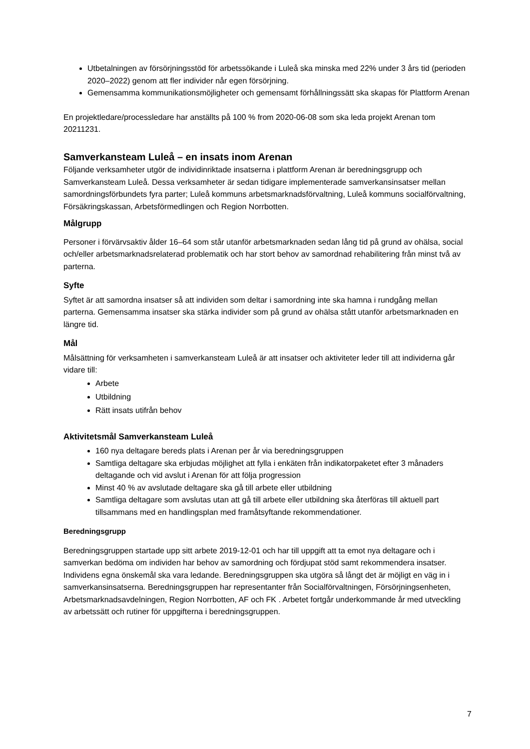Utbetalningen av försörjningsstöd för arbetssökande i Luleå ska minska med 22% under 3 års tid (perioden 2020–2022) genom att fler individer når egen försörjning.
Gemensamma kommunikationsmöjligheter och gemensamt förhållningssätt ska skapas för Plattform Arenan
En projektledare/processledare har anställts på 100 % from 2020-06-08 som ska leda projekt Arenan tom 20211231.
Samverkansteam Luleå – en insats inom Arenan
Följande verksamheter utgör de individinriktade insatserna i plattform Arenan är beredningsgrupp och Samverkansteam Luleå. Dessa verksamheter är sedan tidigare implementerade samverkansinsatser mellan samordningsförbundets fyra parter; Luleå kommuns arbetsmarknadsförvaltning, Luleå kommuns socialförvaltning, Försäkringskassan, Arbetsförmedlingen och Region Norrbotten.
Målgrupp
Personer i förvärvsaktiv ålder 16–64 som står utanför arbetsmarknaden sedan lång tid på grund av ohälsa, social och/eller arbetsmarknadsrelaterad problematik och har stort behov av samordnad rehabilitering från minst två av parterna.
Syfte
Syftet är att samordna insatser så att individen som deltar i samordning inte ska hamna i rundgång mellan parterna. Gemensamma insatser ska stärka individer som på grund av ohälsa stått utanför arbetsmarknaden en längre tid.
Mål
Målsättning för verksamheten i samverkansteam Luleå är att insatser och aktiviteter leder till att individerna går vidare till:
Arbete
Utbildning
Rätt insats utifrån behov
Aktivitetsmål Samverkansteam Luleå
160 nya deltagare bereds plats i Arenan per år via beredningsgruppen
Samtliga deltagare ska erbjudas möjlighet att fylla i enkäten från indikatorpaketet efter 3 månaders deltagande och vid avslut i Arenan för att följa progression
Minst 40 % av avslutade deltagare ska gå till arbete eller utbildning
Samtliga deltagare som avslutas utan att gå till arbete eller utbildning ska återföras till aktuell part tillsammans med en handlingsplan med framåtsyftande rekommendationer.
Beredningsgrupp
Beredningsgruppen startade upp sitt arbete 2019-12-01 och har till uppgift att ta emot nya deltagare och i samverkan bedöma om individen har behov av samordning och fördjupat stöd samt rekommendera insatser. Individens egna önskemål ska vara ledande. Beredningsgruppen ska utgöra så långt det är möjligt en väg in i samverkansinsatserna. Beredningsgruppen har representanter från Socialförvaltningen, Försörjningsenheten, Arbetsmarknadsavdelningen, Region Norrbotten, AF och FK . Arbetet fortgår underkommande år med utveckling av arbetssätt och rutiner för uppgifterna i beredningsgruppen.
7